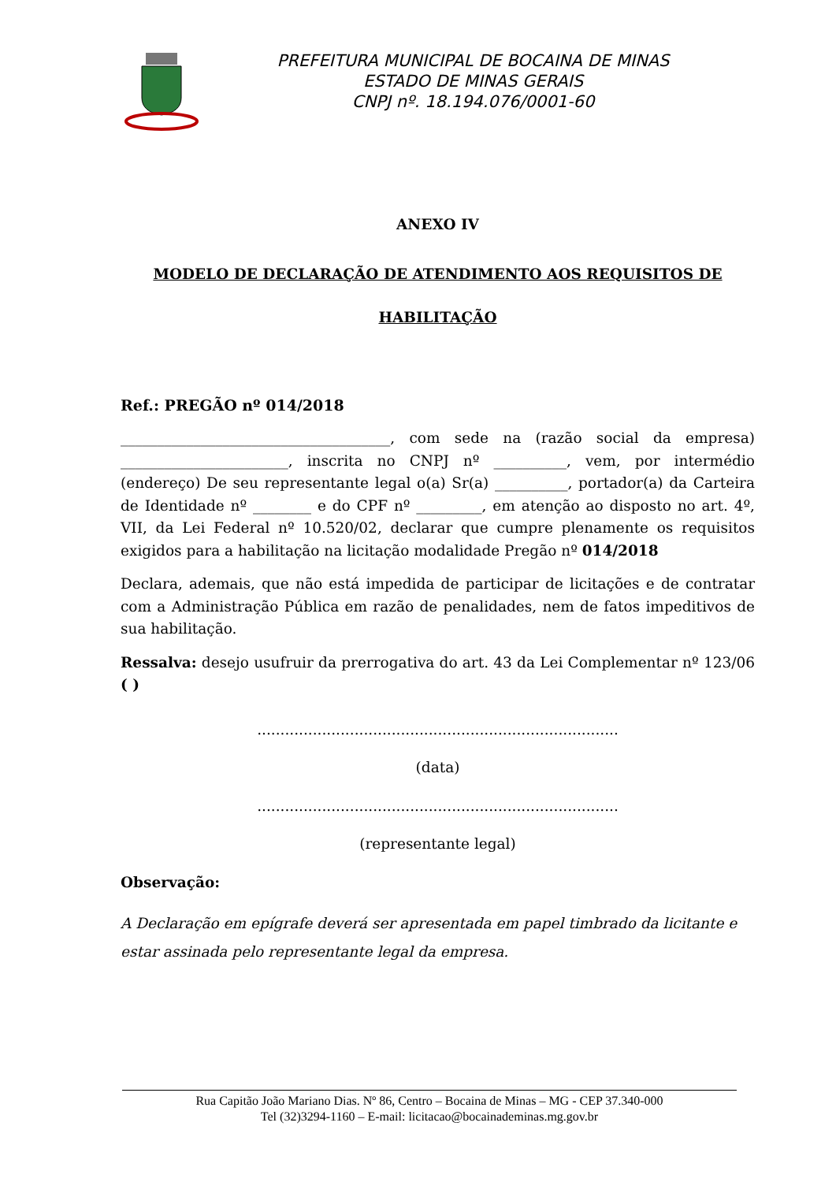PREFEITURA MUNICIPAL DE BOCAINA DE MINAS
ESTADO DE MINAS GERAIS
CNPJ nº. 18.194.076/0001-60
ANEXO IV
MODELO DE DECLARAÇÃO DE ATENDIMENTO AOS REQUISITOS DE
HABILITAÇÃO
Ref.: PREGÃO nº 014/2018
_____________________________________, com sede na (razão social da empresa) _______________________, inscrita no CNPJ nº __________, vem, por intermédio (endereço) De seu representante legal o(a) Sr(a) __________, portador(a) da Carteira de Identidade nº ________ e do CPF nº _________, em atenção ao disposto no art. 4º, VII, da Lei Federal nº 10.520/02, declarar que cumpre plenamente os requisitos exigidos para a habilitação na licitação modalidade Pregão nº 014/2018
Declara, ademais, que não está impedida de participar de licitações e de contratar com a Administração Pública em razão de penalidades, nem de fatos impeditivos de sua habilitação.
Ressalva: desejo usufruir da prerrogativa do art. 43 da Lei Complementar nº 123/06 ( )
..............................................................................
(data)
..............................................................................
(representante legal)
Observação:
A Declaração em epígrafe deverá ser apresentada em papel timbrado da licitante e estar assinada pelo representante legal da empresa.
Rua Capitão João Mariano Dias. Nº 86, Centro – Bocaina de Minas – MG - CEP 37.340-000
Tel (32)3294-1160 – E-mail: licitacao@bocainademinas.mg.gov.br